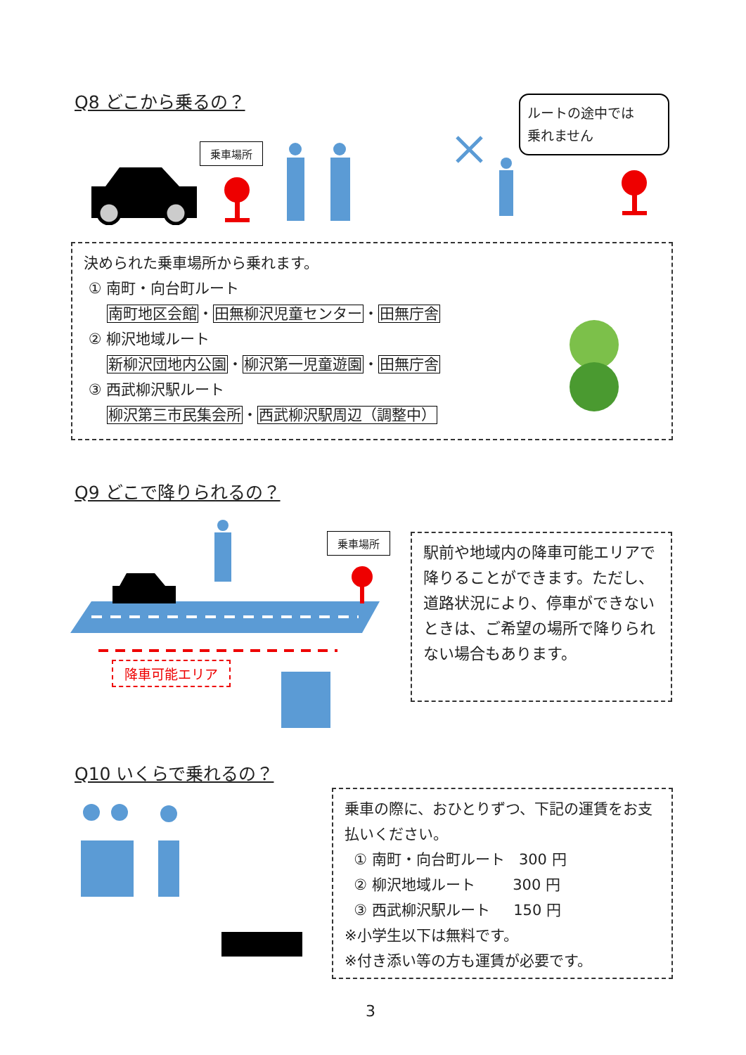Q8 どこから乗るの？
乗車場所
ルートの途中では
乗れません
決められた乗車場所から乗れます。
① 南町・向台町ルート
南町地区会館・田無柳沢児童センター・田無庁舎
② 柳沢地域ルート
新柳沢団地内公園・柳沢第一児童遊園・田無庁舎
③ 西武柳沢駅ルート
柳沢第三市民集会所・西武柳沢駅周辺（調整中）
Q9 どこで降りられるの？
乗車場所
降車可能エリア
駅前や地域内の降車可能エリアで降りることができます。ただし、道路状況により、停車ができないときは、ご希望の場所で降りられない場合もあります。
Q10 いくらで乗れるの？
乗車の際に、おひとりずつ、下記の運賃をお支払いください。
① 南町・向台町ルート 300 円
② 柳沢地域ルート 300 円
③ 西武柳沢駅ルート 150 円
※小学生以下は無料です。
※付き添い等の方も運賃が必要です。
3